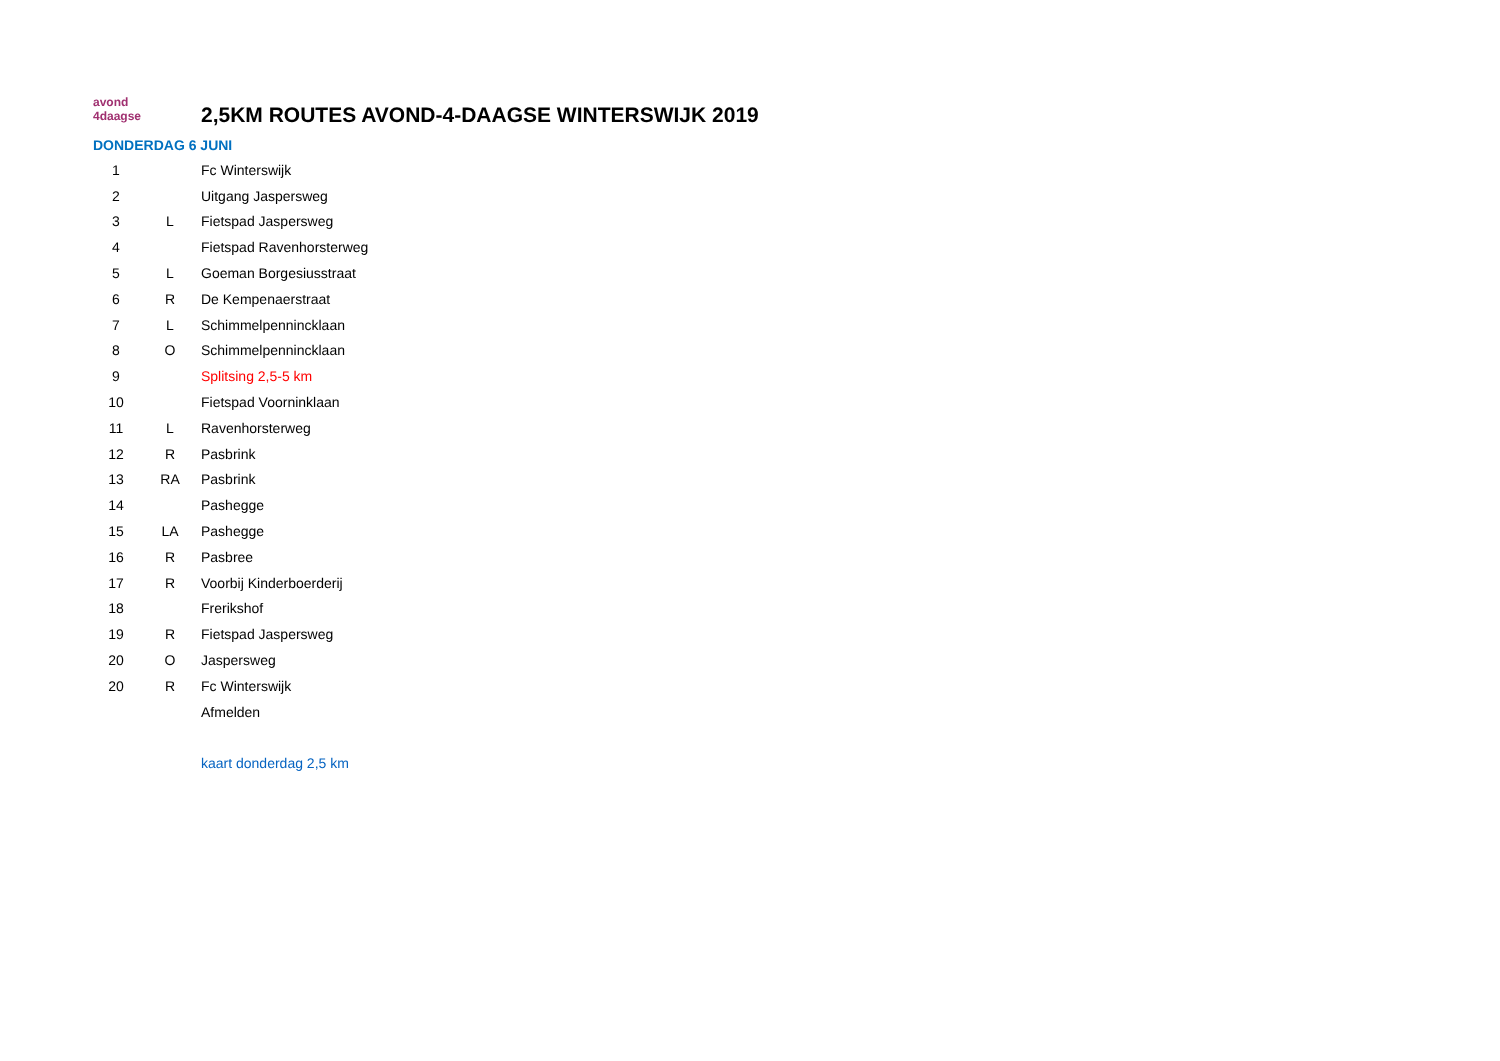avond
4daagse
2,5KM ROUTES AVOND-4-DAAGSE WINTERSWIJK 2019
DONDERDAG 6 JUNI
| 1 | | Fc Winterswijk |
| 2 | | Uitgang Jaspersweg |
| 3 | L | Fietspad Jaspersweg |
| 4 | | Fietspad Ravenhorsterweg |
| 5 | L | Goeman Borgesiusstraat |
| 6 | R | De Kempenaerstraat |
| 7 | L | Schimmelpennincklaan |
| 8 | O | Schimmelpennincklaan |
| 9 | | Splitsing 2,5-5 km |
| 10 | | Fietspad Voorninklaan |
| 11 | L | Ravenhorsterweg |
| 12 | R | Pasbrink |
| 13 | RA | Pasbrink |
| 14 | | Pashegge |
| 15 | LA | Pashegge |
| 16 | R | Pasbree |
| 17 | R | Voorbij Kinderboerderij |
| 18 | | Frerikshof |
| 19 | R | Fietspad Jaspersweg |
| 20 | O | Jaspersweg |
| 20 | R | Fc Winterswijk |
| | | Afmelden |
| | | kaart donderdag 2,5 km |